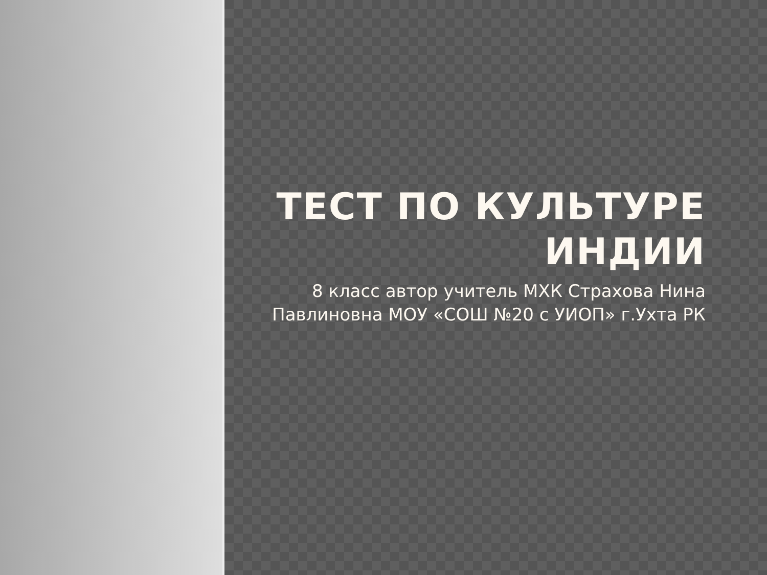ТЕСТ ПО КУЛЬТУРЕ ИНДИИ
8 класс автор учитель МХК Страхова Нина Павлиновна МОУ «СОШ №20 с УИОП» г.Ухта РК